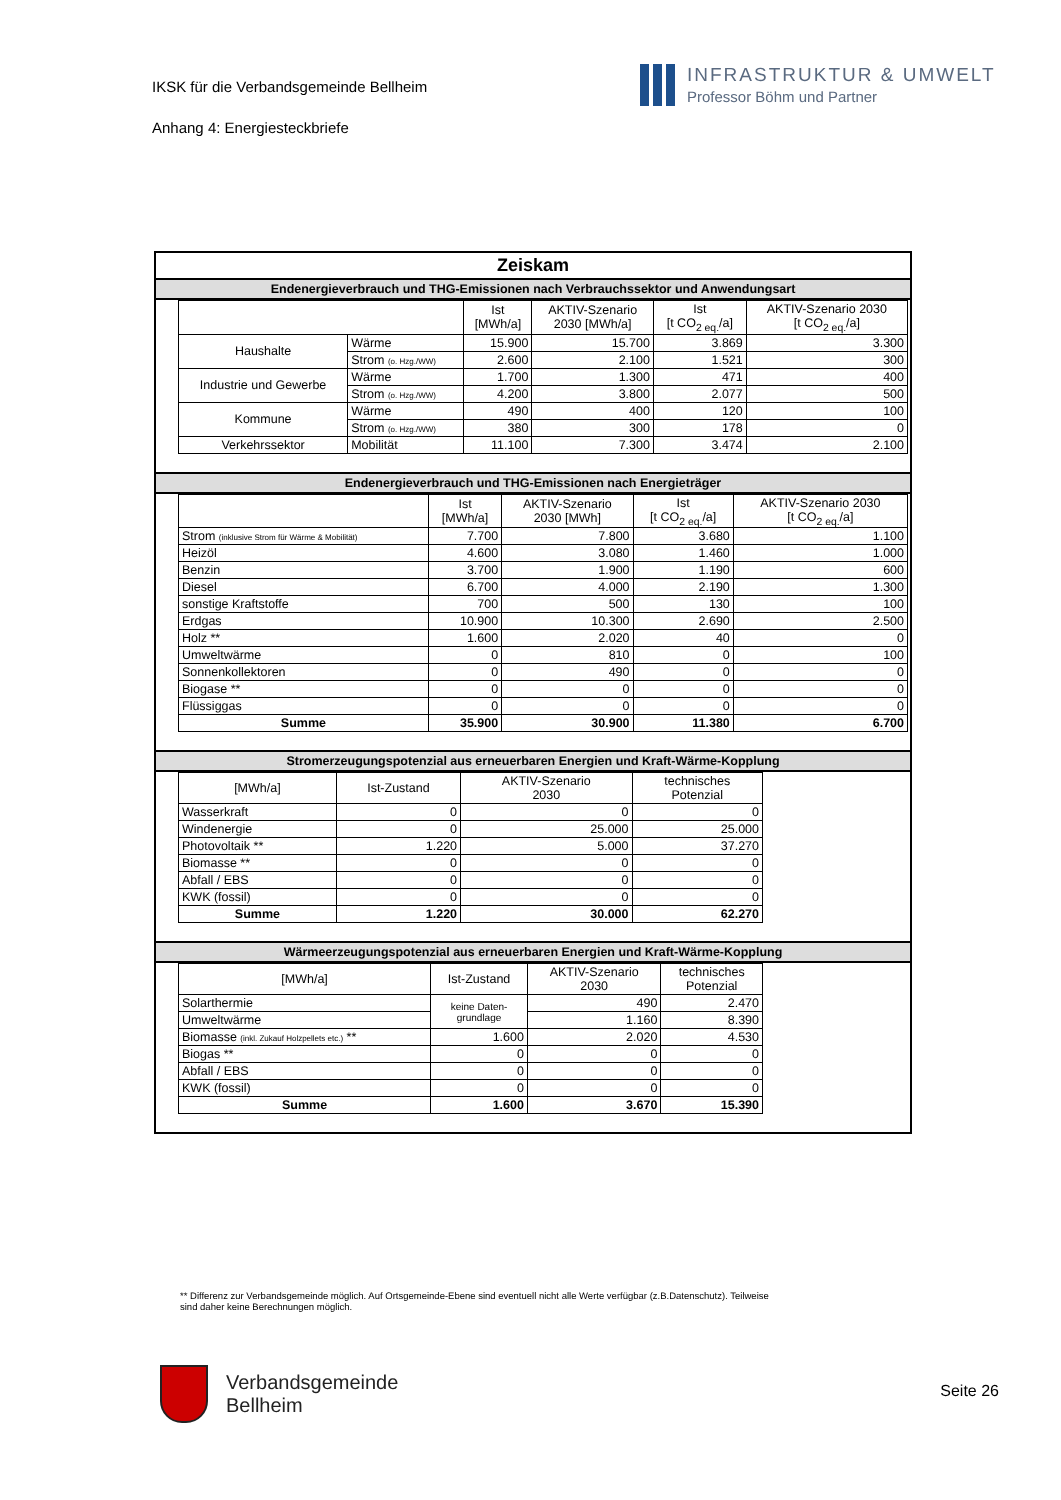IKSK für die Verbandsgemeinde Bellheim
Anhang 4: Energiesteckbriefe
INFRASTRUKTUR & UMWELT
Professor Böhm und Partner
Zeiskam
Endenergieverbrauch und THG-Emissionen nach Verbrauchssektor und Anwendungsart
| | | Ist [MWh/a] | AKTIV-Szenario 2030 [MWh/a] | Ist [t CO<sub>2 eq.</sub>/a] | AKTIV-Szenario 2030 [t CO<sub>2 eq.</sub>/a] |
| --- | --- | --- | --- | --- | --- |
| Haushalte | Wärme | 15.900 | 15.700 | 3.869 | 3.300 |
| | Strom (o. Hzg./WW) | 2.600 | 2.100 | 1.521 | 300 |
| Industrie und Gewerbe | Wärme | 1.700 | 1.300 | 471 | 400 |
| | Strom (o. Hzg./WW) | 4.200 | 3.800 | 2.077 | 500 |
| Kommune | Wärme | 490 | 400 | 120 | 100 |
| | Strom (o. Hzg./WW) | 380 | 300 | 178 | 0 |
| Verkehrssektor | Mobilität | 11.100 | 7.300 | 3.474 | 2.100 |
Endenergieverbrauch und THG-Emissionen nach Energieträger
| | Ist [MWh/a] | AKTIV-Szenario 2030 [MWh] | Ist [t CO<sub>2 eq.</sub>/a] | AKTIV-Szenario 2030 [t CO<sub>2 eq.</sub>/a] |
| --- | --- | --- | --- | --- |
| Strom (inklusive Strom für Wärme & Mobilität) | 7.700 | 7.800 | 3.680 | 1.100 |
| Heizöl | 4.600 | 3.080 | 1.460 | 1.000 |
| Benzin | 3.700 | 1.900 | 1.190 | 600 |
| Diesel | 6.700 | 4.000 | 2.190 | 1.300 |
| sonstige Kraftstoffe | 700 | 500 | 130 | 100 |
| Erdgas | 10.900 | 10.300 | 2.690 | 2.500 |
| Holz ** | 1.600 | 2.020 | 40 | 0 |
| Umweltwärme | 0 | 810 | 0 | 100 |
| Sonnenkollektoren | 0 | 490 | 0 | 0 |
| Biogase ** | 0 | 0 | 0 | 0 |
| Flüssiggas | 0 | 0 | 0 | 0 |
| Summe | 35.900 | 30.900 | 11.380 | 6.700 |
Stromerzeugungspotenzial aus erneuerbaren Energien und Kraft-Wärme-Kopplung
| [MWh/a] | Ist-Zustand | AKTIV-Szenario 2030 | technisches Potenzial |
| --- | --- | --- | --- |
| Wasserkraft | 0 | 0 | 0 |
| Windenergie | 0 | 25.000 | 25.000 |
| Photovoltaik ** | 1.220 | 5.000 | 37.270 |
| Biomasse ** | 0 | 0 | 0 |
| Abfall / EBS | 0 | 0 | 0 |
| KWK (fossil) | 0 | 0 | 0 |
| Summe | 1.220 | 30.000 | 62.270 |
Wärmeerzeugungspotenzial aus erneuerbaren Energien und Kraft-Wärme-Kopplung
| [MWh/a] | Ist-Zustand | AKTIV-Szenario 2030 | technisches Potenzial |
| --- | --- | --- | --- |
| Solarthermie | keine Daten- grundlage | 490 | 2.470 |
| Umweltwärme | | 1.160 | 8.390 |
| Biomasse (inkl. Zukauf Holzpellets etc.) ** | 1.600 | 2.020 | 4.530 |
| Biogas ** | 0 | 0 | 0 |
| Abfall / EBS | 0 | 0 | 0 |
| KWK (fossil) | 0 | 0 | 0 |
| Summe | 1.600 | 3.670 | 15.390 |
** Differenz zur Verbandsgemeinde möglich. Auf Ortsgemeinde-Ebene sind eventuell nicht alle Werte verfügbar (z.B.Datenschutz). Teilweise sind daher keine Berechnungen möglich.
Verbandsgemeinde
Bellheim
Seite 26